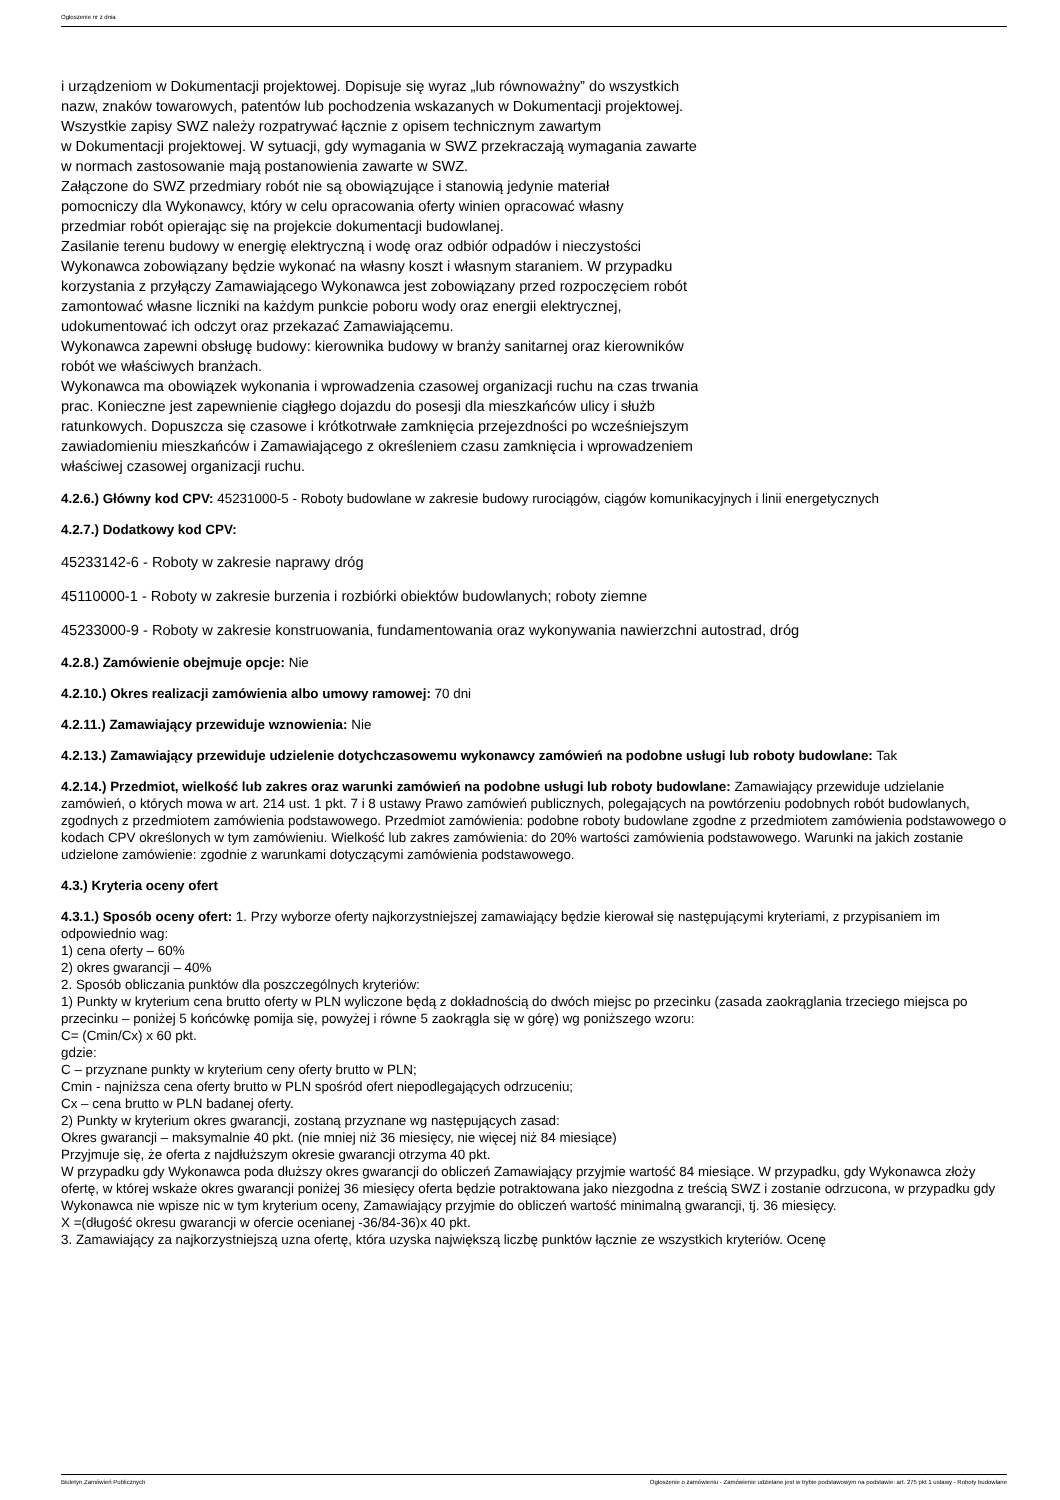Ogłoszenie nr z dnia
i urządzeniom w Dokumentacji projektowej. Dopisuje się wyraz „lub równoważny” do wszystkich
nazw, znaków towarowych, patentów lub pochodzenia wskazanych w Dokumentacji projektowej.
Wszystkie zapisy SWZ należy rozpatrywać łącznie z opisem technicznym zawartym
w Dokumentacji projektowej. W sytuacji, gdy wymagania w SWZ przekraczają wymagania zawarte
w normach zastosowanie mają postanowienia zawarte w SWZ.
Załączone do SWZ przedmiary robót nie są obowiązujące i stanowią jedynie materiał
pomocniczy dla Wykonawcy, który w celu opracowania oferty winien opracować własny
przedmiar robót opierając się na projekcie dokumentacji budowlanej.
Zasilanie terenu budowy w energię elektryczną i wodę oraz odbiór odpadów i nieczystości
Wykonawca zobowiązany będzie wykonać na własny koszt i własnym staraniem. W przypadku
korzystania z przyłączy Zamawiającego Wykonawca jest zobowiązany przed rozpoczęciem robót
zamontować własne liczniki na każdym punkcie poboru wody oraz energii elektrycznej,
udokumentować ich odczyt oraz przekazać Zamawiającemu.
Wykonawca zapewni obsługę budowy: kierownika budowy w branży sanitarnej oraz kierowników
robót we właściwych branżach.
Wykonawca ma obowiązek wykonania i wprowadzenia czasowej organizacji ruchu na czas trwania
prac. Konieczne jest zapewnienie ciągłego dojazdu do posesji dla mieszkańców ulicy i służb
ratunkowych. Dopuszcza się czasowe i krótkotrwałe zamknięcia przejezdności po wcześniejszym
zawiadomieniu mieszkańców i Zamawiającego z określeniem czasu zamknięcia i wprowadzeniem
właściwej czasowej organizacji ruchu.
4.2.6.) Główny kod CPV: 45231000-5 - Roboty budowlane w zakresie budowy rurociągów, ciągów komunikacyjnych i linii energetycznych
4.2.7.) Dodatkowy kod CPV:
45233142-6 - Roboty w zakresie naprawy dróg
45110000-1 - Roboty w zakresie burzenia i rozbiórki obiektów budowlanych; roboty ziemne
45233000-9 - Roboty w zakresie konstruowania, fundamentowania oraz wykonywania nawierzchni autostrad, dróg
4.2.8.) Zamówienie obejmuje opcje: Nie
4.2.10.) Okres realizacji zamówienia albo umowy ramowej: 70 dni
4.2.11.) Zamawiający przewiduje wznowienia: Nie
4.2.13.) Zamawiający przewiduje udzielenie dotychczasowemu wykonawcy zamówień na podobne usługi lub roboty budowlane: Tak
4.2.14.) Przedmiot, wielkość lub zakres oraz warunki zamówień na podobne usługi lub roboty budowlane: Zamawiający przewiduje udzielanie zamówień, o których mowa w art. 214 ust. 1 pkt. 7 i 8 ustawy Prawo zamówień publicznych, polegających na powtórzeniu podobnych robót budowlanych, zgodnych z przedmiotem zamówienia podstawowego. Przedmiot zamówienia: podobne roboty budowlane zgodne z przedmiotem zamówienia podstawowego o kodach CPV określonych w tym zamówieniu. Wielkość lub zakres zamówienia: do 20% wartości zamówienia podstawowego. Warunki na jakich zostanie udzielone zamówienie: zgodnie z warunkami dotyczącymi zamówienia podstawowego.
4.3.) Kryteria oceny ofert
4.3.1.) Sposób oceny ofert: 1. Przy wyborze oferty najkorzystniejszej zamawiający będzie kierował się następującymi kryteriami, z przypisaniem im odpowiednio wag:
1) cena oferty – 60%
2) okres gwarancji – 40%
2. Sposób obliczania punktów dla poszczególnych kryteriów:
1) Punkty w kryterium cena brutto oferty w PLN wyliczone będą z dokładnością do dwóch miejsc po przecinku (zasada zaokrąglania trzeciego miejsca po przecinku – poniżej 5 końcówkę pomija się, powyżej i równe 5 zaokrągla się w górę) wg poniższego wzoru:
C= (Cmin/Cx) x 60 pkt.
gdzie:
C – przyznane punkty w kryterium ceny oferty brutto w PLN;
Cmin - najniższa cena oferty brutto w PLN spośród ofert niepodlegających odrzuceniu;
Cx – cena brutto w PLN badanej oferty.
2) Punkty w kryterium okres gwarancji, zostaną przyznane wg następujących zasad:
Okres gwarancji – maksymalnie 40 pkt. (nie mniej niż 36 miesięcy, nie więcej niż 84 miesiące)
Przyjmuje się, że oferta z najdłuższym okresie gwarancji otrzyma 40 pkt.
W przypadku gdy Wykonawca poda dłuższy okres gwarancji do obliczeń Zamawiający przyjmie wartość 84 miesiące. W przypadku, gdy Wykonawca złoży ofertę, w której wskaże okres gwarancji poniżej 36 miesięcy oferta będzie potraktowana jako niezgodna z treścią SWZ i zostanie odrzucona, w przypadku gdy Wykonawca nie wpisze nic w tym kryterium oceny, Zamawiający przyjmie do obliczeń wartość minimalną gwarancji, tj. 36 miesięcy.
X =(długość okresu gwarancji w ofercie ocenianej -36/84-36)x 40 pkt.
3. Zamawiający za najkorzystniejszą uzna ofertę, która uzyska największą liczbę punktów łącznie ze wszystkich kryteriów. Ocenę
Biuletyn Zamówień Publicznych Ogłoszenie o zamówieniu - Zamówienie udzielane jest w trybie podstawowym na podstawie: art. 275 pkt 1 ustawy - Roboty budowlane